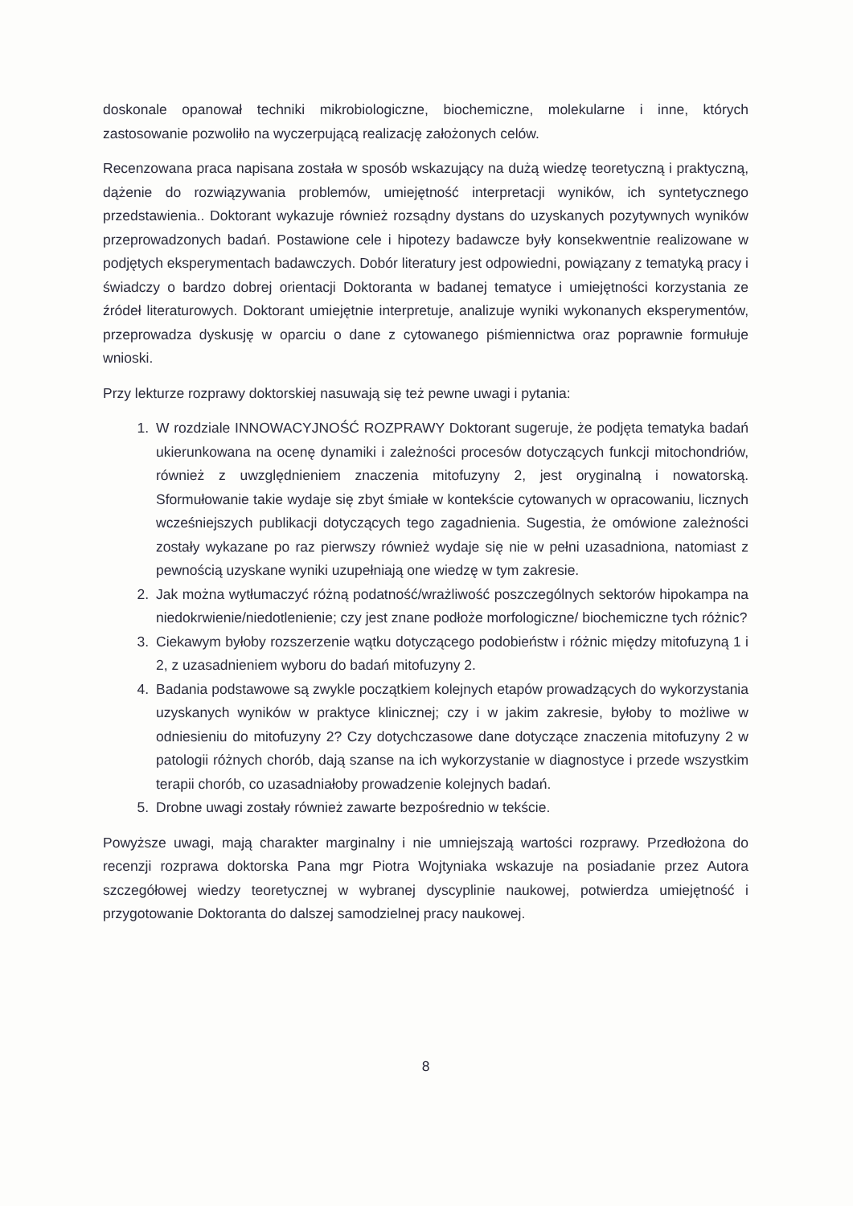doskonale opanował techniki mikrobiologiczne, biochemiczne, molekularne i inne, których zastosowanie pozwoliło na wyczerpującą realizację założonych celów.
Recenzowana praca napisana została w sposób wskazujący na dużą wiedzę teoretyczną i praktyczną, dążenie do rozwiązywania problemów, umiejętność interpretacji wyników, ich syntetycznego przedstawienia.. Doktorant wykazuje również rozsądny dystans do uzyskanych pozytywnych wyników przeprowadzonych badań. Postawione cele i hipotezy badawcze były konsekwentnie realizowane w podjętych eksperymentach badawczych. Dobór literatury jest odpowiedni, powiązany z tematyką pracy i świadczy o bardzo dobrej orientacji Doktoranta w badanej tematyce i umiejętności korzystania ze źródeł literaturowych. Doktorant umiejętnie interpretuje, analizuje wyniki wykonanych eksperymentów, przeprowadza dyskusję w oparciu o dane z cytowanego piśmiennictwa oraz poprawnie formułuje wnioski.
Przy lekturze rozprawy doktorskiej nasuwają się też pewne uwagi i pytania:
1. W rozdziale INNOWACYJNOŚĆ ROZPRAWY Doktorant sugeruje, że podjęta tematyka badań ukierunkowana na ocenę dynamiki i zależności procesów dotyczących funkcji mitochondriów, również z uwzględnieniem znaczenia mitofuzyny 2, jest oryginalną i nowatorską. Sformułowanie takie wydaje się zbyt śmiałe w kontekście cytowanych w opracowaniu, licznych wcześniejszych publikacji dotyczących tego zagadnienia. Sugestia, że omówione zależności zostały wykazane po raz pierwszy również wydaje się nie w pełni uzasadniona, natomiast z pewnością uzyskane wyniki uzupełniają one wiedzę w tym zakresie.
2. Jak można wytłumaczyć różną podatność/wrażliwość poszczególnych sektorów hipokampa na niedokrwienie/niedotlenienie; czy jest znane podłoże morfologiczne/ biochemiczne tych różnic?
3. Ciekawym byłoby rozszerzenie wątku dotyczącego podobieństw i różnic między mitofuzyną 1 i 2, z uzasadnieniem wyboru do badań mitofuzyny 2.
4. Badania podstawowe są zwykle początkiem kolejnych etapów prowadzących do wykorzystania uzyskanych wyników w praktyce klinicznej; czy i w jakim zakresie, byłoby to możliwe w odniesieniu do mitofuzyny 2? Czy dotychczasowe dane dotyczące znaczenia mitofuzyny 2 w patologii różnych chorób, dają szanse na ich wykorzystanie w diagnostyce i przede wszystkim terapii chorób, co uzasadniałoby prowadzenie kolejnych badań.
5. Drobne uwagi zostały również zawarte bezpośrednio w tekście.
Powyższe uwagi, mają charakter marginalny i nie umniejszają wartości rozprawy. Przedłożona do recenzji rozprawa doktorska Pana mgr Piotra Wojtyniaka wskazuje na posiadanie przez Autora szczegółowej wiedzy teoretycznej w wybranej dyscyplinie naukowej, potwierdza umiejętność i przygotowanie Doktoranta do dalszej samodzielnej pracy naukowej.
8